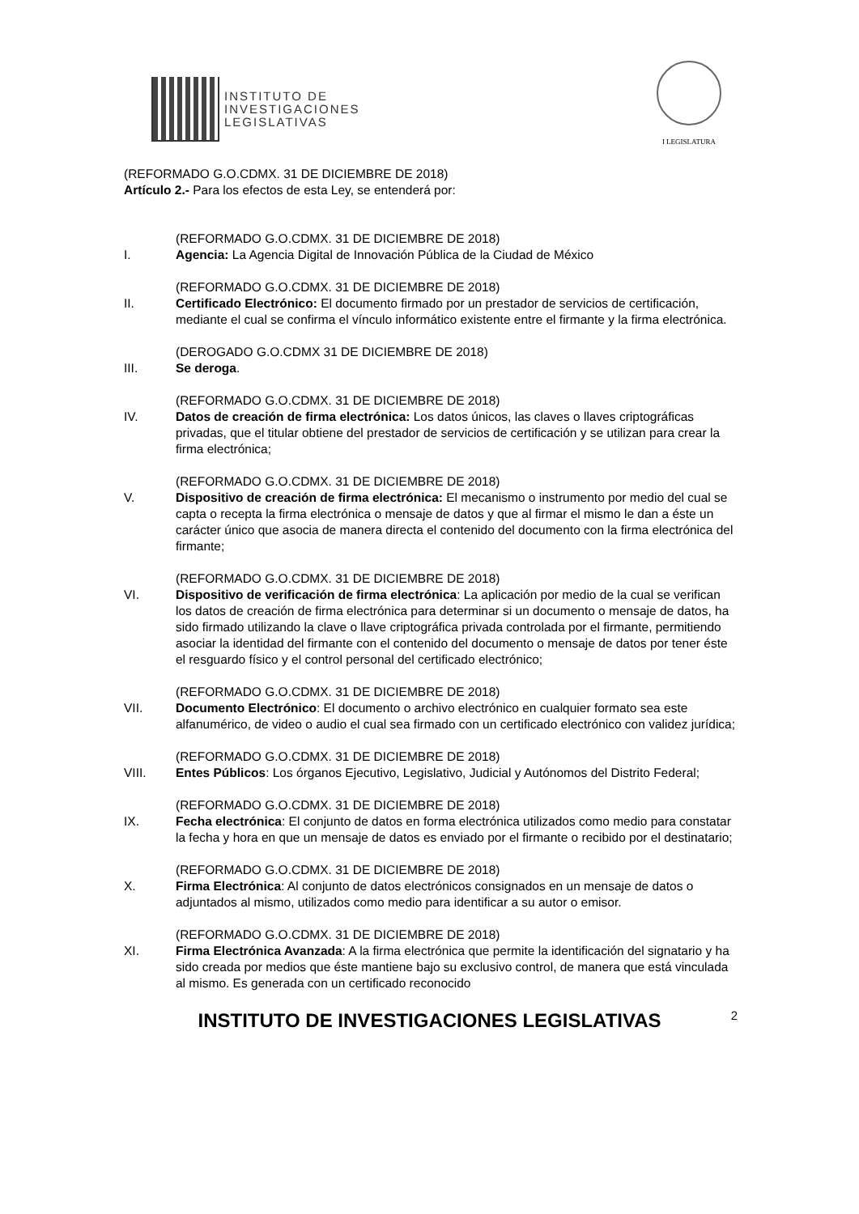INSTITUTO DE
INVESTIGACIONES
LEGISLATIVAS
I LEGISLATURA
(REFORMADO G.O.CDMX. 31 DE DICIEMBRE DE 2018)
Artículo 2.- Para los efectos de esta Ley, se entenderá por:
I.
(REFORMADO G.O.CDMX. 31 DE DICIEMBRE DE 2018)
Agencia: La Agencia Digital de Innovación Pública de la Ciudad de México
II.
(REFORMADO G.O.CDMX. 31 DE DICIEMBRE DE 2018)
Certificado Electrónico: El documento firmado por un prestador de servicios de certificación, mediante el cual se confirma el vínculo informático existente entre el firmante y la firma electrónica.
III.
(DEROGADO G.O.CDMX 31 DE DICIEMBRE DE 2018)
Se deroga.
IV.
(REFORMADO G.O.CDMX. 31 DE DICIEMBRE DE 2018)
Datos de creación de firma electrónica: Los datos únicos, las claves o llaves criptográficas privadas, que el titular obtiene del prestador de servicios de certificación y se utilizan para crear la firma electrónica;
V.
(REFORMADO G.O.CDMX. 31 DE DICIEMBRE DE 2018)
Dispositivo de creación de firma electrónica: El mecanismo o instrumento por medio del cual se capta o recepta la firma electrónica o mensaje de datos y que al firmar el mismo le dan a éste un carácter único que asocia de manera directa el contenido del documento con la firma electrónica del firmante;
VI.
(REFORMADO G.O.CDMX. 31 DE DICIEMBRE DE 2018)
Dispositivo de verificación de firma electrónica: La aplicación por medio de la cual se verifican los datos de creación de firma electrónica para determinar si un documento o mensaje de datos, ha sido firmado utilizando la clave o llave criptográfica privada controlada por el firmante, permitiendo asociar la identidad del firmante con el contenido del documento o mensaje de datos por tener éste el resguardo físico y el control personal del certificado electrónico;
VII.
(REFORMADO G.O.CDMX. 31 DE DICIEMBRE DE 2018)
Documento Electrónico: El documento o archivo electrónico en cualquier formato sea este alfanumérico, de video o audio el cual sea firmado con un certificado electrónico con validez jurídica;
VIII.
(REFORMADO G.O.CDMX. 31 DE DICIEMBRE DE 2018)
Entes Públicos: Los órganos Ejecutivo, Legislativo, Judicial y Autónomos del Distrito Federal;
IX.
(REFORMADO G.O.CDMX. 31 DE DICIEMBRE DE 2018)
Fecha electrónica: El conjunto de datos en forma electrónica utilizados como medio para constatar la fecha y hora en que un mensaje de datos es enviado por el firmante o recibido por el destinatario;
X.
(REFORMADO G.O.CDMX. 31 DE DICIEMBRE DE 2018)
Firma Electrónica: Al conjunto de datos electrónicos consignados en un mensaje de datos o adjuntados al mismo, utilizados como medio para identificar a su autor o emisor.
XI.
(REFORMADO G.O.CDMX. 31 DE DICIEMBRE DE 2018)
Firma Electrónica Avanzada: A la firma electrónica que permite la identificación del signatario y ha sido creada por medios que éste mantiene bajo su exclusivo control, de manera que está vinculada al mismo. Es generada con un certificado reconocido
INSTITUTO DE INVESTIGACIONES LEGISLATIVAS 2